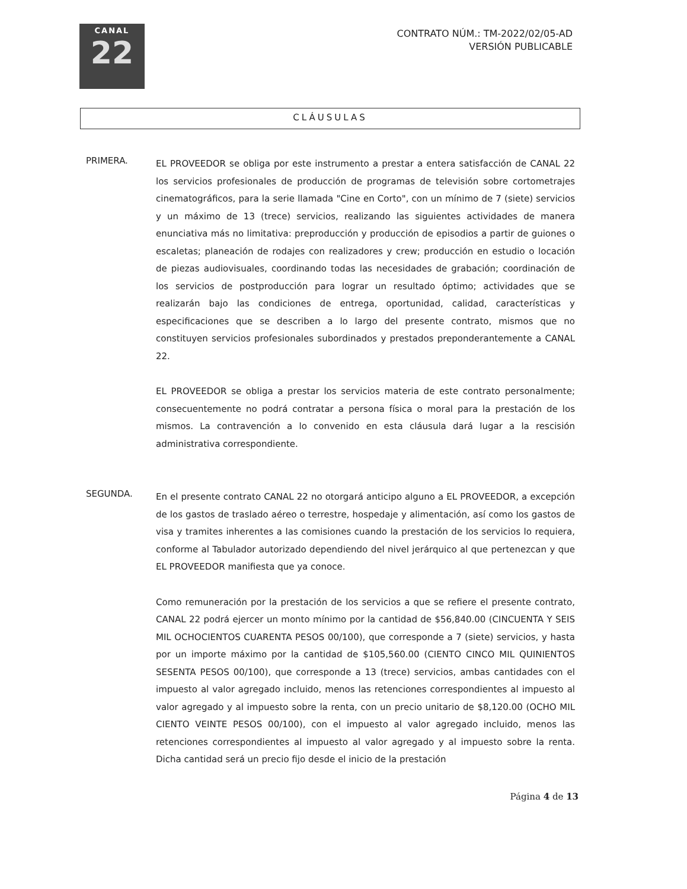CANAL
22
CONTRATO NÚM.: TM-2022/02/05-AD
VERSIÓN PUBLICABLE
CLÁUSULAS
PRIMERA.
EL PROVEEDOR se obliga por este instrumento a prestar a entera satisfacción de CANAL 22 los servicios profesionales de producción de programas de televisión sobre cortometrajes cinematográficos, para la serie llamada "Cine en Corto", con un mínimo de 7 (siete) servicios y un máximo de 13 (trece) servicios, realizando las siguientes actividades de manera enunciativa más no limitativa: preproducción y producción de episodios a partir de guiones o escaletas; planeación de rodajes con realizadores y crew; producción en estudio o locación de piezas audiovisuales, coordinando todas las necesidades de grabación; coordinación de los servicios de postproducción para lograr un resultado óptimo; actividades que se realizarán bajo las condiciones de entrega, oportunidad, calidad, características y especificaciones que se describen a lo largo del presente contrato, mismos que no constituyen servicios profesionales subordinados y prestados preponderantemente a CANAL 22.
EL PROVEEDOR se obliga a prestar los servicios materia de este contrato personalmente; consecuentemente no podrá contratar a persona física o moral para la prestación de los mismos. La contravención a lo convenido en esta cláusula dará lugar a la rescisión administrativa correspondiente.
SEGUNDA.
En el presente contrato CANAL 22 no otorgará anticipo alguno a EL PROVEEDOR, a excepción de los gastos de traslado aéreo o terrestre, hospedaje y alimentación, así como los gastos de visa y tramites inherentes a las comisiones cuando la prestación de los servicios lo requiera, conforme al Tabulador autorizado dependiendo del nivel jerárquico al que pertenezcan y que EL PROVEEDOR manifiesta que ya conoce.
Como remuneración por la prestación de los servicios a que se refiere el presente contrato, CANAL 22 podrá ejercer un monto mínimo por la cantidad de $56,840.00 (CINCUENTA Y SEIS MIL OCHOCIENTOS CUARENTA PESOS 00/100), que corresponde a 7 (siete) servicios, y hasta por un importe máximo por la cantidad de $105,560.00 (CIENTO CINCO MIL QUINIENTOS SESENTA PESOS 00/100), que corresponde a 13 (trece) servicios, ambas cantidades con el impuesto al valor agregado incluido, menos las retenciones correspondientes al impuesto al valor agregado y al impuesto sobre la renta, con un precio unitario de $8,120.00 (OCHO MIL CIENTO VEINTE PESOS 00/100), con el impuesto al valor agregado incluido, menos las retenciones correspondientes al impuesto al valor agregado y al impuesto sobre la renta. Dicha cantidad será un precio fijo desde el inicio de la prestación
Página 4 de 13